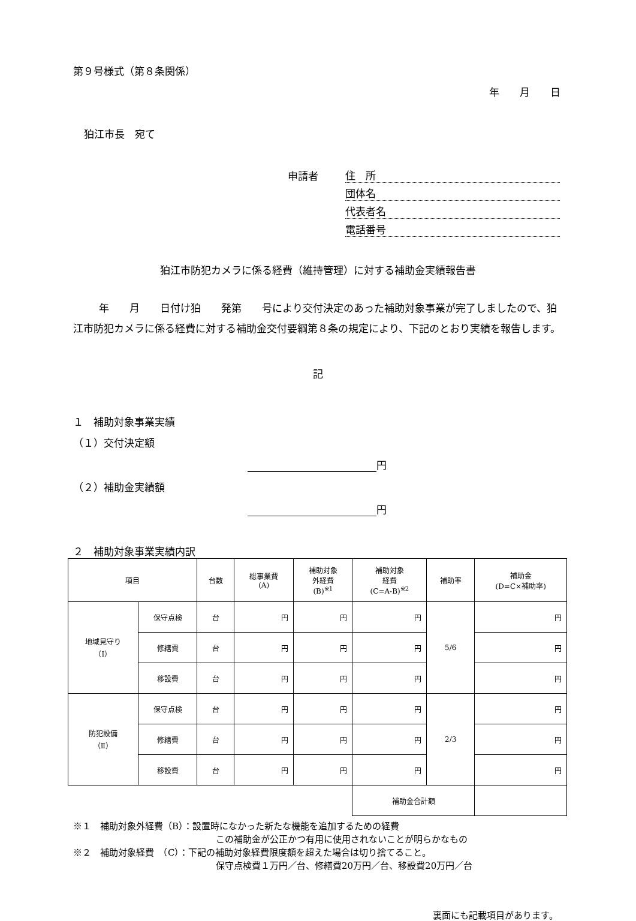第９号様式（第８条関係）
年　　月　　日
狛江市長　宛て
申請者 住　所
団体名
代表者名
電話番号
狛江市防犯カメラに係る経費（維持管理）に対する補助金実績報告書
年　　月　　日付け狛　　発第　　号により交付決定のあった補助対象事業が完了しましたので、狛江市防犯カメラに係る経費に対する補助金交付要綱第８条の規定により、下記のとおり実績を報告します。
記
１　補助対象事業実績
（１）交付決定額
円
（２）補助金実績額
円
２　補助対象事業実績内訳
| 項目 | | 台数 | 総事業費 (A) | 補助対象 外経費 (B)<sup>※1</sup> | 補助対象 経費 (C=A-B)<sup>※2</sup> | 補助率 | 補助金 (D=C×補助率) |
| --- | --- | --- | --- | --- | --- | --- | --- |
| 地域見守り （Ⅰ） | 保守点検 | 台 | 円 | 円 | 円 | 5/6 | 円 |
| | 修繕費 | 台 | 円 | 円 | 円 | | 円 |
| | 移設費 | 台 | 円 | 円 | 円 | | 円 |
| 防犯設備 （Ⅱ） | 保守点検 | 台 | 円 | 円 | 円 | 2/3 | 円 |
| | 修繕費 | 台 | 円 | 円 | 円 | | 円 |
| | 移設費 | 台 | 円 | 円 | 円 | | 円 |
| | | | | | 補助金合計額 | | |
※１　補助対象外経費（B）：設置時になかった新たな機能を追加するための経費
この補助金が公正かつ有用に使用されないことが明らかなもの
※２　補助対象経費　（C）：下記の補助対象経費限度額を超えた場合は切り捨てること。
保守点検費１万円／台、修繕費20万円／台、移設費20万円／台
裏面にも記載項目があります。